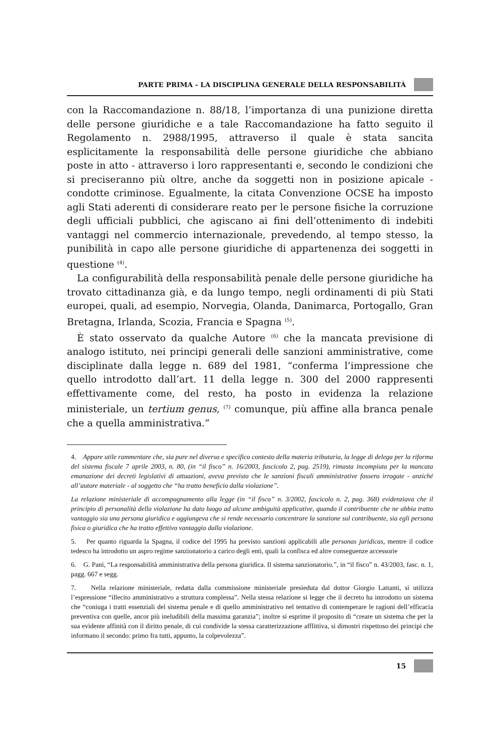PARTE PRIMA - LA DISCIPLINA GENERALE DELLA RESPONSABILITÀ
con la Raccomandazione n. 88/18, l’importanza di una punizione diretta delle persone giuridiche e a tale Raccomandazione ha fatto seguito il Regolamento n. 2988/1995, attraverso il quale è stata sancita esplicitamente la responsabilità delle persone giuridiche che abbiano poste in atto - attraverso i loro rappresentanti e, secondo le condizioni che si preciseranno più oltre, anche da soggetti non in posizione apicale - condotte criminose. Egualmente, la citata Convenzione OCSE ha imposto agli Stati aderenti di considerare reato per le persone fisiche la corruzione degli ufficiali pubblici, che agiscano ai fini dell’ottenimento di indebiti vantaggi nel commercio internazionale, prevedendo, al tempo stesso, la punibilità in capo alle persone giuridiche di appartenenza dei soggetti in questione <sup>(4)</sup>.
La configurabilità della responsabilità penale delle persone giuridiche ha trovato cittadinanza già, e da lungo tempo, negli ordinamenti di più Stati europei, quali, ad esempio, Norvegia, Olanda, Danimarca, Portogallo, Gran Bretagna, Irlanda, Scozia, Francia e Spagna <sup>(5)</sup>.
È stato osservato da qualche Autore <sup>(6)</sup> che la mancata previsione di analogo istituto, nei principi generali delle sanzioni amministrative, come disciplinate dalla legge n. 689 del 1981, “conferma l’impressione che quello introdotto dall’art. 11 della legge n. 300 del 2000 rappresenti effettivamente come, del resto, ha posto in evidenza la relazione ministeriale, un tertium genus, <sup>(7)</sup> comunque, più affine alla branca penale che a quella amministrativa.”
4. Appare utile rammentare che, sia pure nel diverso e specifico contesto della materia tributaria, la legge di delega per la riforma del sistema fiscale 7 aprile 2003, n. 80, (in “il fisco” n. 16/2003, fascicolo 2, pag. 2519), rimasta incompiuta per la mancata emanazione dei decreti legislativi di attuazioni, aveva previsto che le sanzioni fiscali amministrative fossero irrogate - anziché all’autore materiale - al soggetto che “ha tratto beneficio dalla violazione”.
La relazione ministeriale di accompagnamento alla legge (in “il fisco” n. 3/2002, fascicolo n. 2, pag. 368) evidenziava che il principio di personalità della violazione ha dato luogo ad alcune ambiguità applicative, quando il contribuente che ne abbia tratto vantaggio sia una persona giuridica e aggiungeva che si rende necessario concentrare la sanzione sul contribuente, sia egli persona fisica o giuridica che ha tratto effettivo vantaggio dalla violazione.
5. Per quanto riguarda la Spagna, il codice del 1995 ha previsto sanzioni applicabili alle personas juridicas, mentre il codice tedesco ha introdotto un aspro regime sanzionatorio a carico degli enti, quali la confisca ed altre conseguenze accessorie
6. G. Pani, “La responsabilità amministrativa della persona giuridica. Il sistema sanzionatorio.”, in “il fisco” n. 43/2003, fasc. n. 1, pagg. 667 e segg.
7. Nella relazione ministeriale, redatta dalla commissione ministeriale presieduta dal dottor Giorgio Lattanti, si utilizza l’espressione “illecito amministrativo a struttura complessa”. Nella stessa relazione si legge che il decreto ha introdotto un sistema che “coniuga i tratti essenziali del sistema penale e di quello amministrativo nel tentativo di contemperare le ragioni dell’efficacia preventiva con quelle, ancor più ineludibili della massima garanzia”; inoltre si esprime il proposito di “creare un sistema che per la sua evidente affinità con il diritto penale, di cui condivide la stessa caratterizzazione afflittiva, si dimostri rispettoso dei principi che informano il secondo: primo fra tutti, appunto, la colpevolezza”.
15